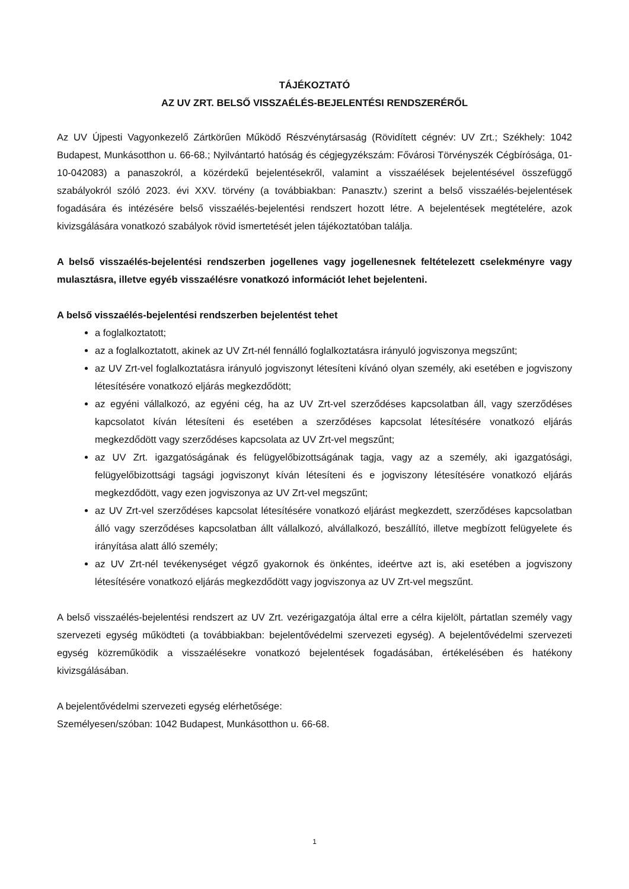TÁJÉKOZTATÓ
AZ UV ZRT. BELSŐ VISSZAÉLÉS-BEJELENTÉSI RENDSZERÉRŐL
Az UV Újpesti Vagyonkezelő Zártkörűen Működő Részvénytársaság (Rövidített cégnév: UV Zrt.; Székhely: 1042 Budapest, Munkásotthon u. 66-68.; Nyilvántartó hatóság és cégjegyzékszám: Fővárosi Törvényszék Cégbírósága, 01-10-042083) a panaszokról, a közérdekű bejelentésekről, valamint a visszaélések bejelentésével összefüggő szabályokról szóló 2023. évi XXV. törvény (a továbbiakban: Panasztv.) szerint a belső visszaélés-bejelentések fogadására és intézésére belső visszaélés-bejelentési rendszert hozott létre. A bejelentések megtételére, azok kivizsgálására vonatkozó szabályok rövid ismertetését jelen tájékoztatóban találja.
A belső visszaélés-bejelentési rendszerben jogellenes vagy jogellenesnek feltételezett cselekményre vagy mulasztásra, illetve egyéb visszaélésre vonatkozó információt lehet bejelenteni.
A belső visszaélés-bejelentési rendszerben bejelentést tehet
a foglalkoztatott;
az a foglalkoztatott, akinek az UV Zrt-nél fennálló foglalkoztatásra irányuló jogviszonya megszűnt;
az UV Zrt-vel foglalkoztatásra irányuló jogviszonyt létesíteni kívánó olyan személy, aki esetében e jogviszony létesítésére vonatkozó eljárás megkezdődött;
az egyéni vállalkozó, az egyéni cég, ha az UV Zrt-vel szerződéses kapcsolatban áll, vagy szerződéses kapcsolatot kíván létesíteni és esetében a szerződéses kapcsolat létesítésére vonatkozó eljárás megkezdődött vagy szerződéses kapcsolata az UV Zrt-vel megszűnt;
az UV Zrt. igazgatóságának és felügyelőbizottságának tagja, vagy az a személy, aki igazgatósági, felügyelőbizottsági tagsági jogviszonyt kíván létesíteni és e jogviszony létesítésére vonatkozó eljárás megkezdődött, vagy ezen jogviszonya az UV Zrt-vel megszűnt;
az UV Zrt-vel szerződéses kapcsolat létesítésére vonatkozó eljárást megkezdett, szerződéses kapcsolatban álló vagy szerződéses kapcsolatban állt vállalkozó, alvállalkozó, beszállító, illetve megbízott felügyelete és irányítása alatt álló személy;
az UV Zrt-nél tevékenységet végző gyakornok és önkéntes, ideértve azt is, aki esetében a jogviszony létesítésére vonatkozó eljárás megkezdődött vagy jogviszonya az UV Zrt-vel megszűnt.
A belső visszaélés-bejelentési rendszert az UV Zrt. vezérigazgatója által erre a célra kijelölt, pártatlan személy vagy szervezeti egység működteti (a továbbiakban: bejelentővédelmi szervezeti egység). A bejelentővédelmi szervezeti egység közreműködik a visszaélésekre vonatkozó bejelentések fogadásában, értékelésében és hatékony kivizsgálásában.
A bejelentővédelmi szervezeti egység elérhetősége:
Személyesen/szóban: 1042 Budapest, Munkásotthon u. 66-68.
1